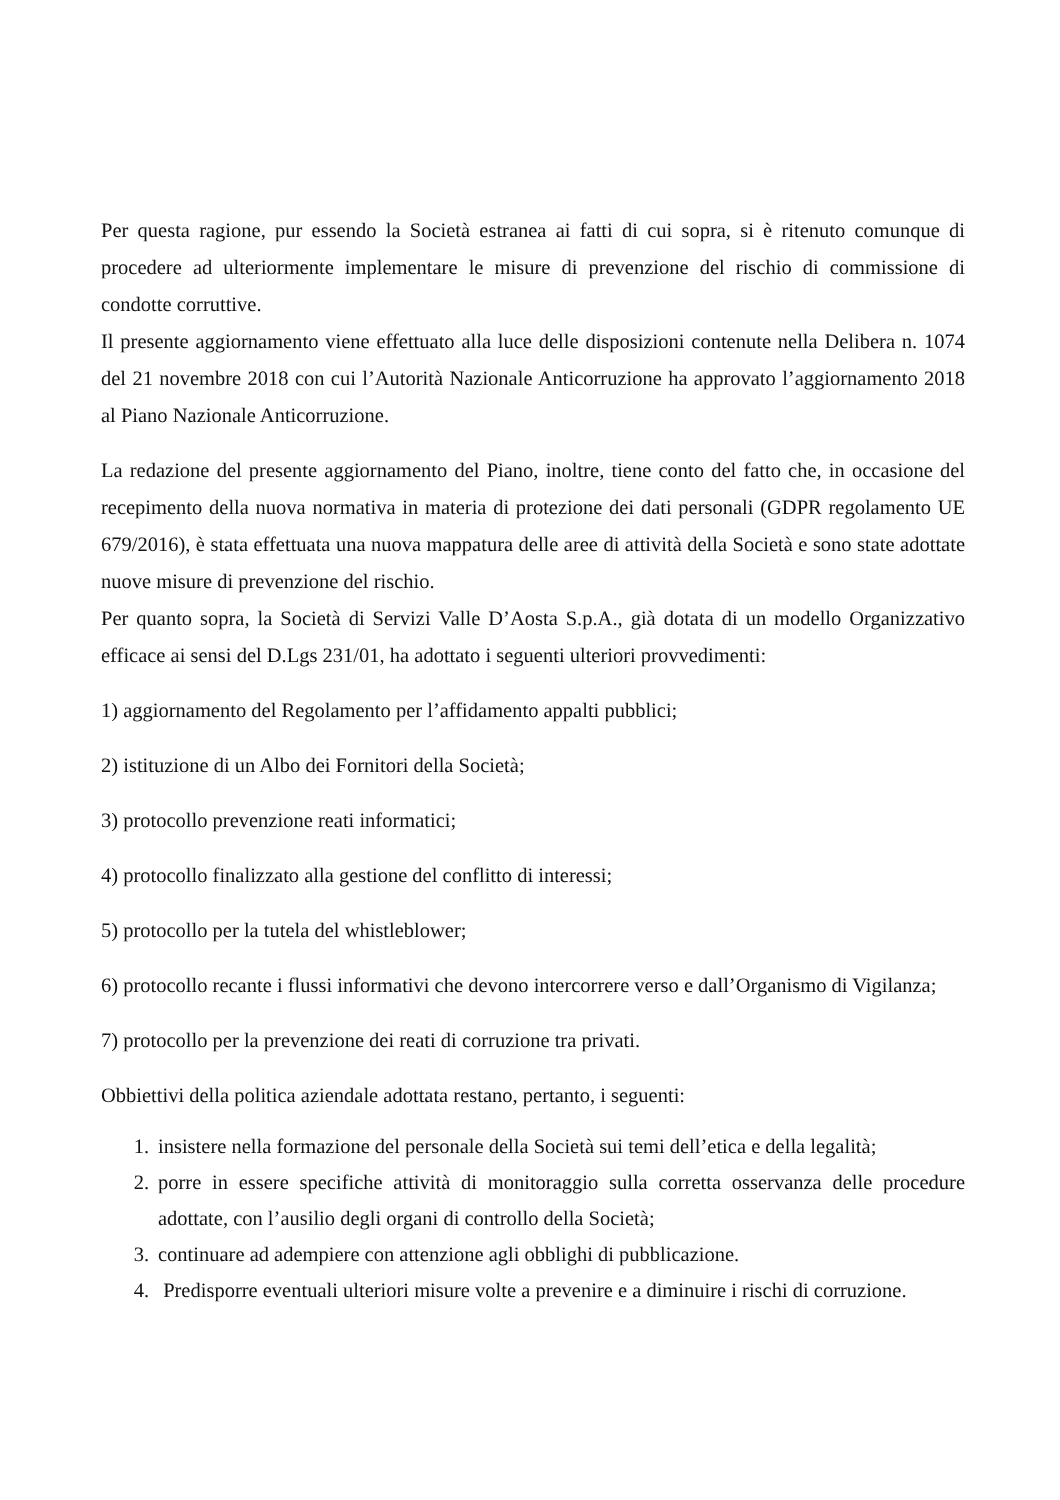Per questa ragione, pur essendo la Società estranea ai fatti di cui sopra, si è ritenuto comunque di procedere ad ulteriormente implementare le misure di prevenzione del rischio di commissione di condotte corruttive.
Il presente aggiornamento viene effettuato alla luce delle disposizioni contenute nella Delibera n. 1074 del 21 novembre 2018 con cui l’Autorità Nazionale Anticorruzione ha approvato l’aggiornamento 2018 al Piano Nazionale Anticorruzione.
La redazione del presente aggiornamento del Piano, inoltre, tiene conto del fatto che, in occasione del recepimento della nuova normativa in materia di protezione dei dati personali (GDPR regolamento UE 679/2016), è stata effettuata una nuova mappatura delle aree di attività della Società e sono state adottate nuove misure di prevenzione del rischio.
Per quanto sopra, la Società di Servizi Valle D’Aosta S.p.A., già dotata di un modello Organizzativo efficace ai sensi del D.Lgs 231/01, ha adottato i seguenti ulteriori provvedimenti:
1) aggiornamento del Regolamento per l’affidamento appalti pubblici;
2) istituzione di un Albo dei Fornitori della Società;
3) protocollo prevenzione reati informatici;
4) protocollo finalizzato alla gestione del conflitto di interessi;
5) protocollo per la tutela del whistleblower;
6) protocollo recante i flussi informativi che devono intercorrere verso e dall’Organismo di Vigilanza;
7) protocollo per la prevenzione dei reati di corruzione tra privati.
Obbiettivi della politica aziendale adottata restano, pertanto, i seguenti:
1. insistere nella formazione del personale della Società sui temi dell’etica e della legalità;
2. porre in essere specifiche attività di monitoraggio sulla corretta osservanza delle procedure adottate, con l’ausilio degli organi di controllo della Società;
3. continuare ad adempiere con attenzione agli obblighi di pubblicazione.
4. Predisporre eventuali ulteriori misure volte a prevenire e a diminuire i rischi di corruzione.